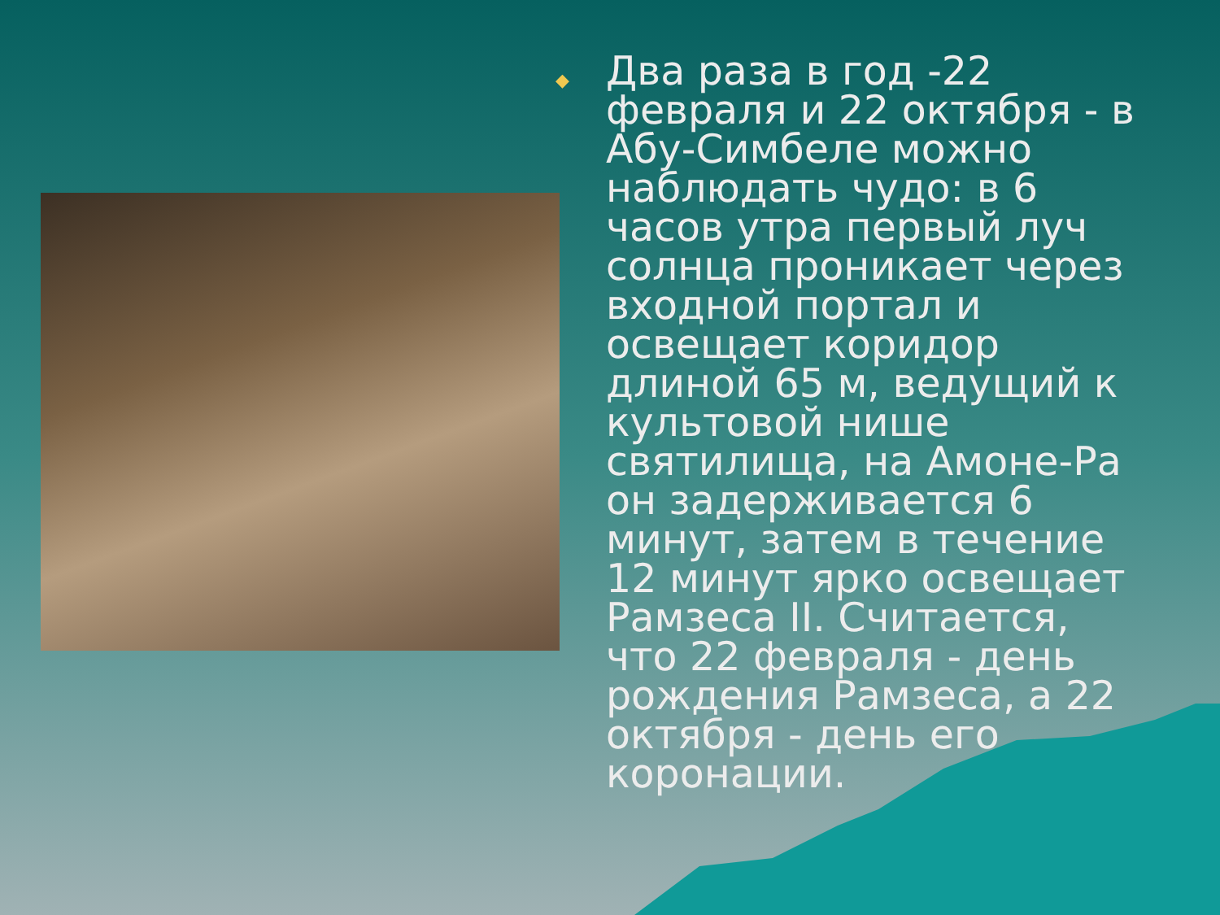◆
Два раза в год -22 февраля и 22 октября - в Абу-Симбеле можно наблюдать чудо: в 6 часов утра первый луч солнца проникает через входной портал и освещает коридор длиной 65 м, ведущий к культовой нише святилища, на Амоне-Ра он задерживается 6 минут, затем в течение 12 минут ярко освещает Рамзеса II. Считается, что 22 февраля - день рождения Рамзеса, а 22 октября - день его коронации.